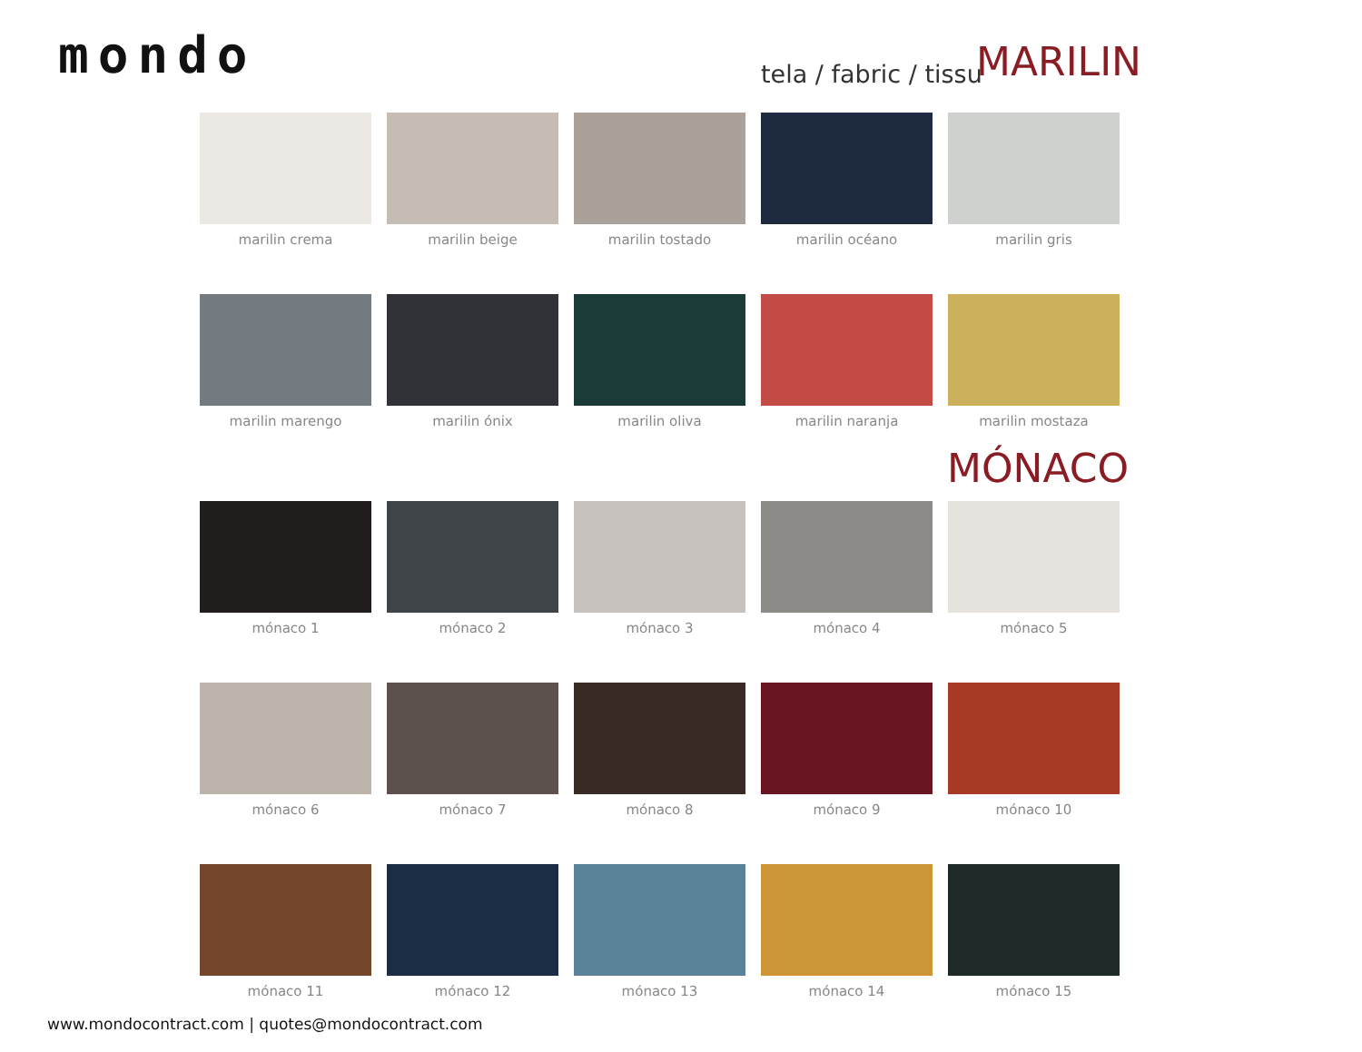mondo tela / fabric / tissu MARILIN
marilin crema
marilin beige
marilin tostado
marilin océano
marilin gris
marilin marengo
marilin ónix
marilin oliva
marilin naranja
marilin mostaza
MÓNACO
mónaco 1
mónaco 2
mónaco 3
mónaco 4
mónaco 5
mónaco 6
mónaco 7
mónaco 8
mónaco 9
mónaco 10
mónaco 11
mónaco 12
mónaco 13
mónaco 14
mónaco 15
www.mondocontract.com | quotes@mondocontract.com